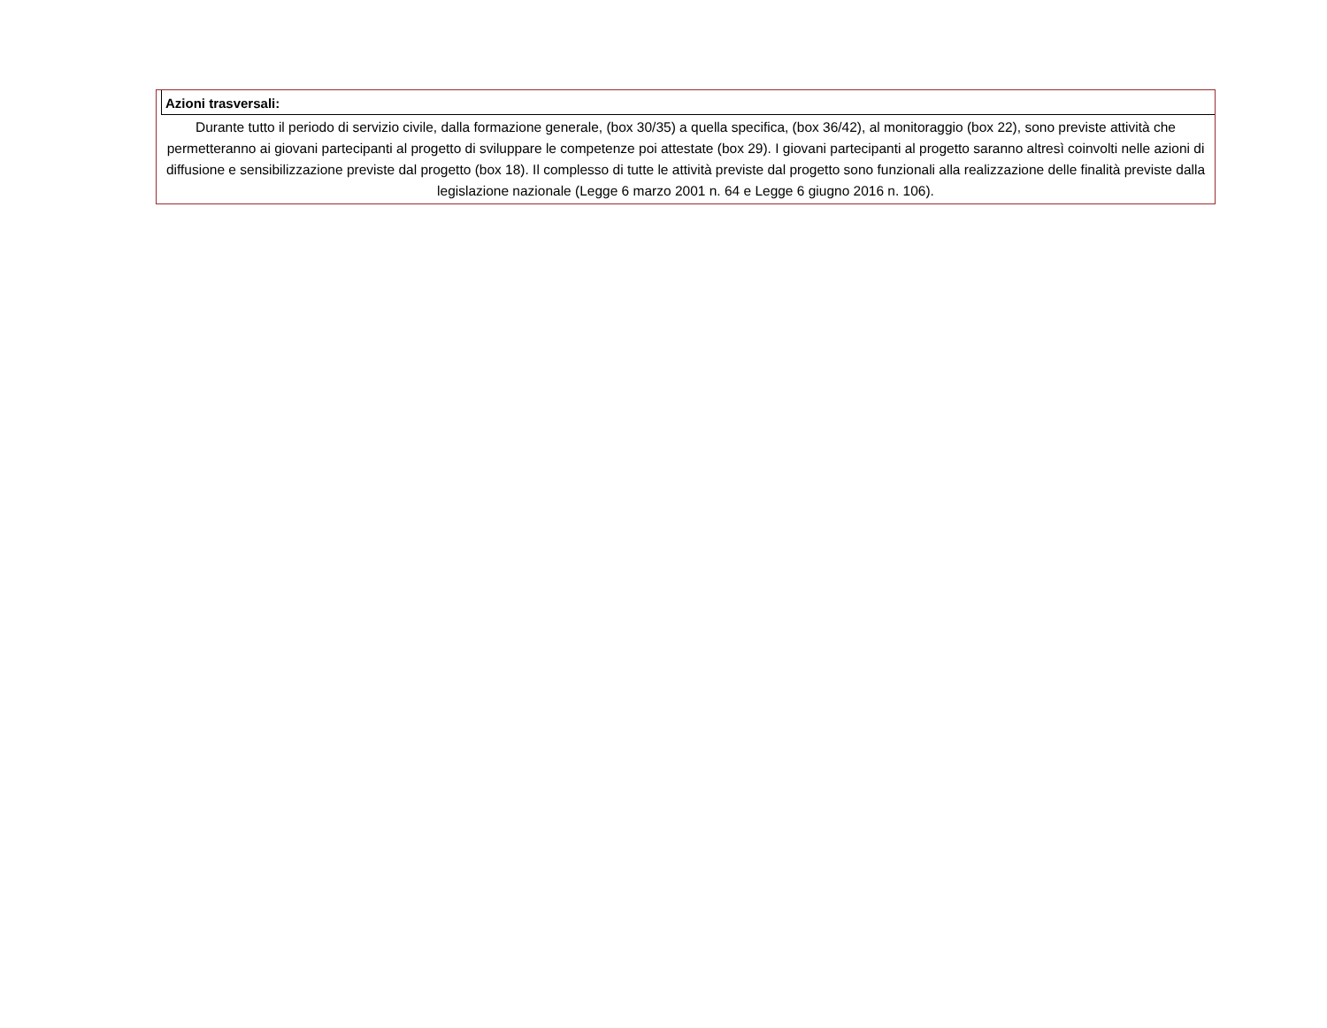Azioni trasversali:
Durante tutto il periodo di servizio civile, dalla formazione generale, (box 30/35) a quella specifica, (box 36/42), al monitoraggio (box 22), sono previste attività che permetteranno ai giovani partecipanti al progetto di sviluppare le competenze poi attestate (box 29). I giovani partecipanti al progetto saranno altresì coinvolti nelle azioni di diffusione e sensibilizzazione previste dal progetto (box 18). Il complesso di tutte le attività previste dal progetto sono funzionali alla realizzazione delle finalità previste dalla legislazione nazionale (Legge 6 marzo 2001 n. 64 e Legge 6 giugno 2016 n. 106).